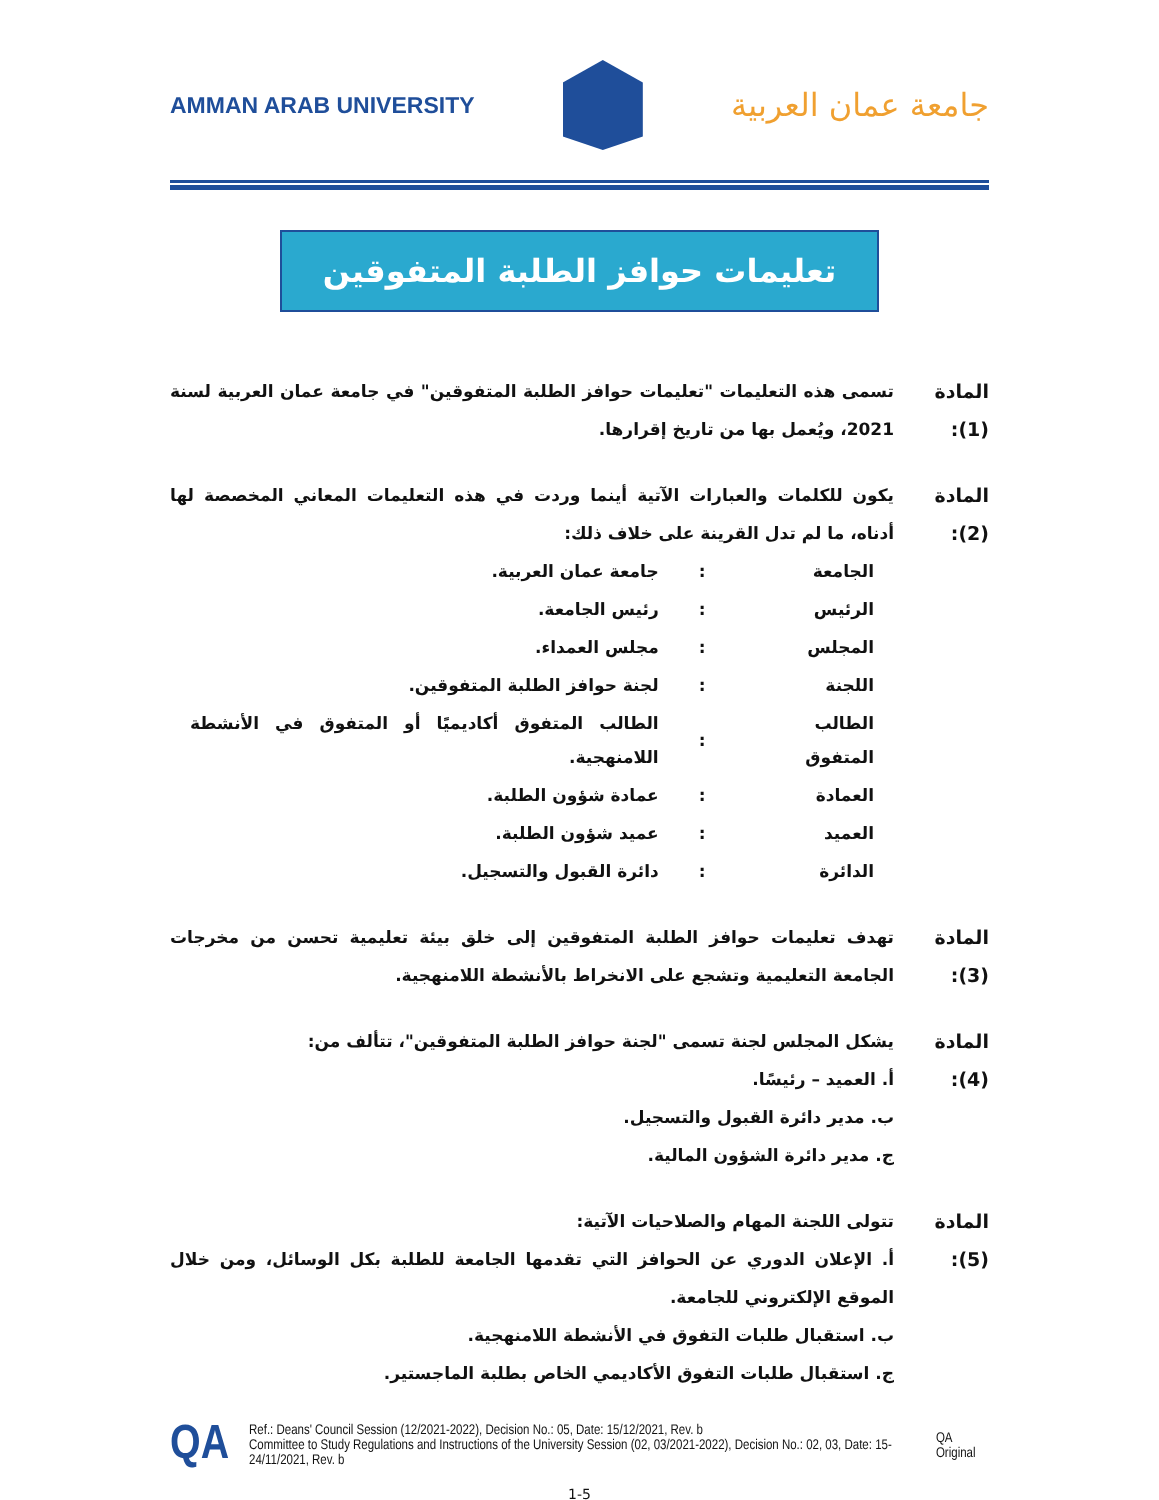AMMAN ARAB UNIVERSITY
جامعة عمان العربية
تعليمات حوافز الطلبة المتفوقين
المادة (1):
تسمى هذه التعليمات "تعليمات حوافز الطلبة المتفوقين" في جامعة عمان العربية لسنة 2021، ويُعمل بها من تاريخ إقرارها.
المادة (2):
يكون للكلمات والعبارات الآتية أينما وردت في هذه التعليمات المعاني المخصصة لها أدناه، ما لم تدل القرينة على خلاف ذلك:
| الجامعة | : | جامعة عمان العربية. |
| الرئيس | : | رئيس الجامعة. |
| المجلس | : | مجلس العمداء. |
| اللجنة | : | لجنة حوافز الطلبة المتفوقين. |
| الطالب المتفوق | : | الطالب المتفوق أكاديميًا أو المتفوق في الأنشطة اللامنهجية. |
| العمادة | : | عمادة شؤون الطلبة. |
| العميد | : | عميد شؤون الطلبة. |
| الدائرة | : | دائرة القبول والتسجيل. |
المادة (3):
تهدف تعليمات حوافز الطلبة المتفوقين إلى خلق بيئة تعليمية تحسن من مخرجات الجامعة التعليمية وتشجع على الانخراط بالأنشطة اللامنهجية.
المادة (4):
يشكل المجلس لجنة تسمى "لجنة حوافز الطلبة المتفوقين"، تتألف من:
أ. العميد – رئيسًا.
ب. مدير دائرة القبول والتسجيل.
ج. مدير دائرة الشؤون المالية.
المادة (5):
تتولى اللجنة المهام والصلاحيات الآتية:
أ. الإعلان الدوري عن الحوافز التي تقدمها الجامعة للطلبة بكل الوسائل، ومن خلال الموقع الإلكتروني للجامعة.
ب. استقبال طلبات التفوق في الأنشطة اللامنهجية.
ج. استقبال طلبات التفوق الأكاديمي الخاص بطلبة الماجستير.
QA
Ref.: Deans' Council Session (12/2021-2022), Decision No.: 05, Date: 15/12/2021, Rev. b
Committee to Study Regulations and Instructions of the University Session (02, 03/2021-2022), Decision No.: 02, 03, Date: 15-24/11/2021, Rev. b
QA Original
1-5